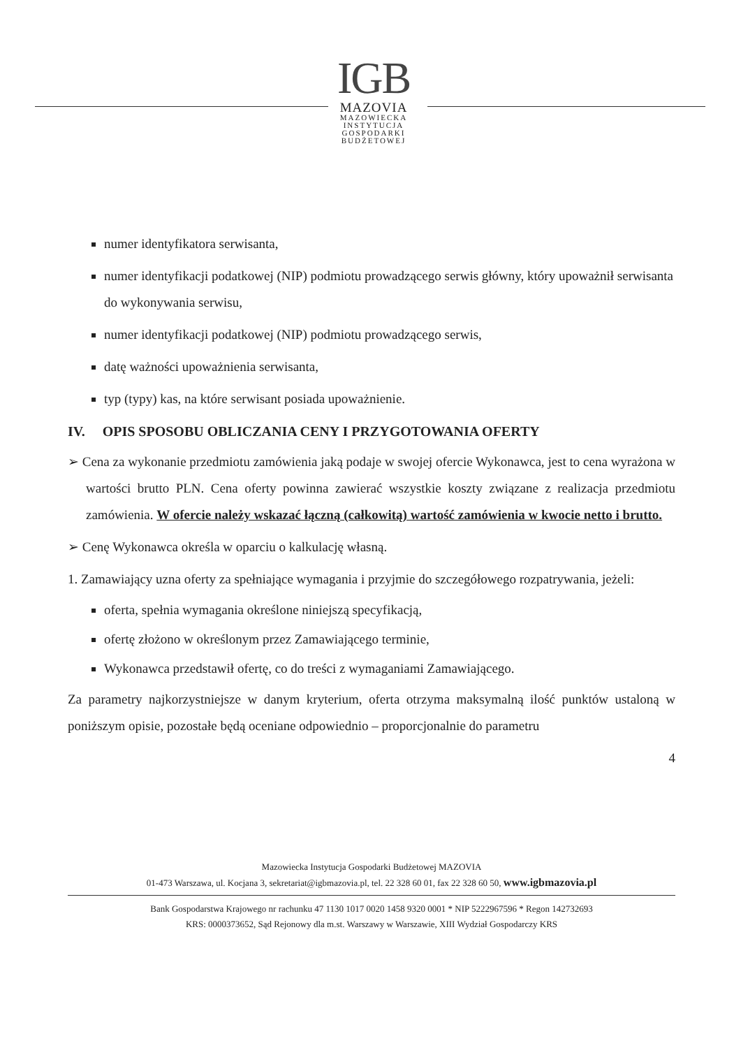IGB
MAZOVIA
MAZOWIECKA
INSTYTUCJA
GOSPODARKI
BUDŻETOWEJ
numer identyfikatora serwisanta,
numer identyfikacji podatkowej (NIP) podmiotu prowadzącego serwis główny, który upoważnił serwisanta do wykonywania serwisu,
numer identyfikacji podatkowej (NIP) podmiotu prowadzącego serwis,
datę ważności upoważnienia serwisanta,
typ (typy) kas, na które serwisant posiada upoważnienie.
IV. OPIS SPOSOBU OBLICZANIA CENY I PRZYGOTOWANIA OFERTY
➢ Cena za wykonanie przedmiotu zamówienia jaką podaje w swojej ofercie Wykonawca, jest to cena wyrażona w wartości brutto PLN. Cena oferty powinna zawierać wszystkie koszty związane z realizacja przedmiotu zamówienia. W ofercie należy wskazać łączną (całkowitą) wartość zamówienia w kwocie netto i brutto.
➢ Cenę Wykonawca określa w oparciu o kalkulację własną.
1. Zamawiający uzna oferty za spełniające wymagania i przyjmie do szczegółowego rozpatrywania, jeżeli:
oferta, spełnia wymagania określone niniejszą specyfikacją,
ofertę złożono w określonym przez Zamawiającego terminie,
Wykonawca przedstawił ofertę, co do treści z wymaganiami Zamawiającego.
Za parametry najkorzystniejsze w danym kryterium, oferta otrzyma maksymalną ilość punktów ustaloną w poniższym opisie, pozostałe będą oceniane odpowiednio – proporcjonalnie do parametru
4
Mazowiecka Instytucja Gospodarki Budżetowej MAZOVIA
01-473 Warszawa, ul. Kocjana 3, sekretariat@igbmazovia.pl, tel. 22 328 60 01, fax 22 328 60 50, www.igbmazovia.pl
Bank Gospodarstwa Krajowego nr rachunku 47 1130 1017 0020 1458 9320 0001 * NIP 5222967596 * Regon 142732693
KRS: 0000373652, Sąd Rejonowy dla m.st. Warszawy w Warszawie, XIII Wydział Gospodarczy KRS